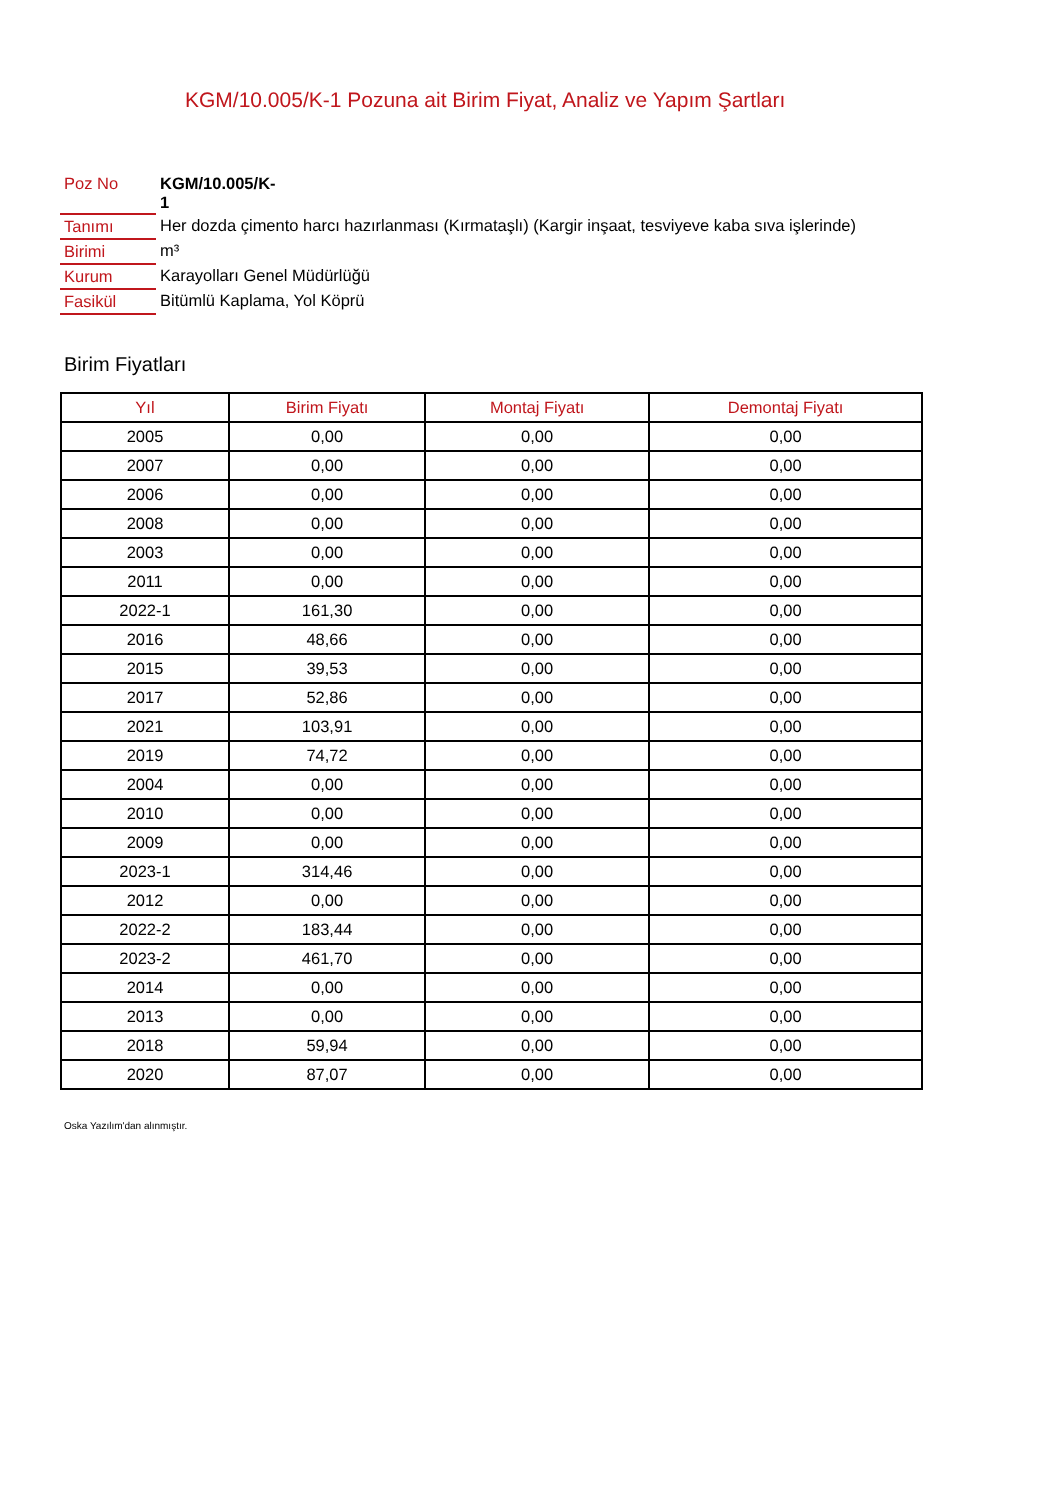KGM/10.005/K-1 Pozuna ait Birim Fiyat, Analiz ve Yapım Şartları
| Poz No | KGM/10.005/K- 1 |
| Tanımı | Her dozda çimento harcı hazırlanması (Kırmataşlı) (Kargir inşaat, tesviyeve kaba sıva işlerinde) |
| Birimi | m³ |
| Kurum | Karayolları Genel Müdürlüğü |
| Fasikül | Bitümlü Kaplama, Yol Köprü |
Birim Fiyatları
| Yıl | Birim Fiyatı | Montaj Fiyatı | Demontaj Fiyatı |
| --- | --- | --- | --- |
| 2005 | 0,00 | 0,00 | 0,00 |
| 2007 | 0,00 | 0,00 | 0,00 |
| 2006 | 0,00 | 0,00 | 0,00 |
| 2008 | 0,00 | 0,00 | 0,00 |
| 2003 | 0,00 | 0,00 | 0,00 |
| 2011 | 0,00 | 0,00 | 0,00 |
| 2022-1 | 161,30 | 0,00 | 0,00 |
| 2016 | 48,66 | 0,00 | 0,00 |
| 2015 | 39,53 | 0,00 | 0,00 |
| 2017 | 52,86 | 0,00 | 0,00 |
| 2021 | 103,91 | 0,00 | 0,00 |
| 2019 | 74,72 | 0,00 | 0,00 |
| 2004 | 0,00 | 0,00 | 0,00 |
| 2010 | 0,00 | 0,00 | 0,00 |
| 2009 | 0,00 | 0,00 | 0,00 |
| 2023-1 | 314,46 | 0,00 | 0,00 |
| 2012 | 0,00 | 0,00 | 0,00 |
| 2022-2 | 183,44 | 0,00 | 0,00 |
| 2023-2 | 461,70 | 0,00 | 0,00 |
| 2014 | 0,00 | 0,00 | 0,00 |
| 2013 | 0,00 | 0,00 | 0,00 |
| 2018 | 59,94 | 0,00 | 0,00 |
| 2020 | 87,07 | 0,00 | 0,00 |
Oska Yazılım'dan alınmıştır.